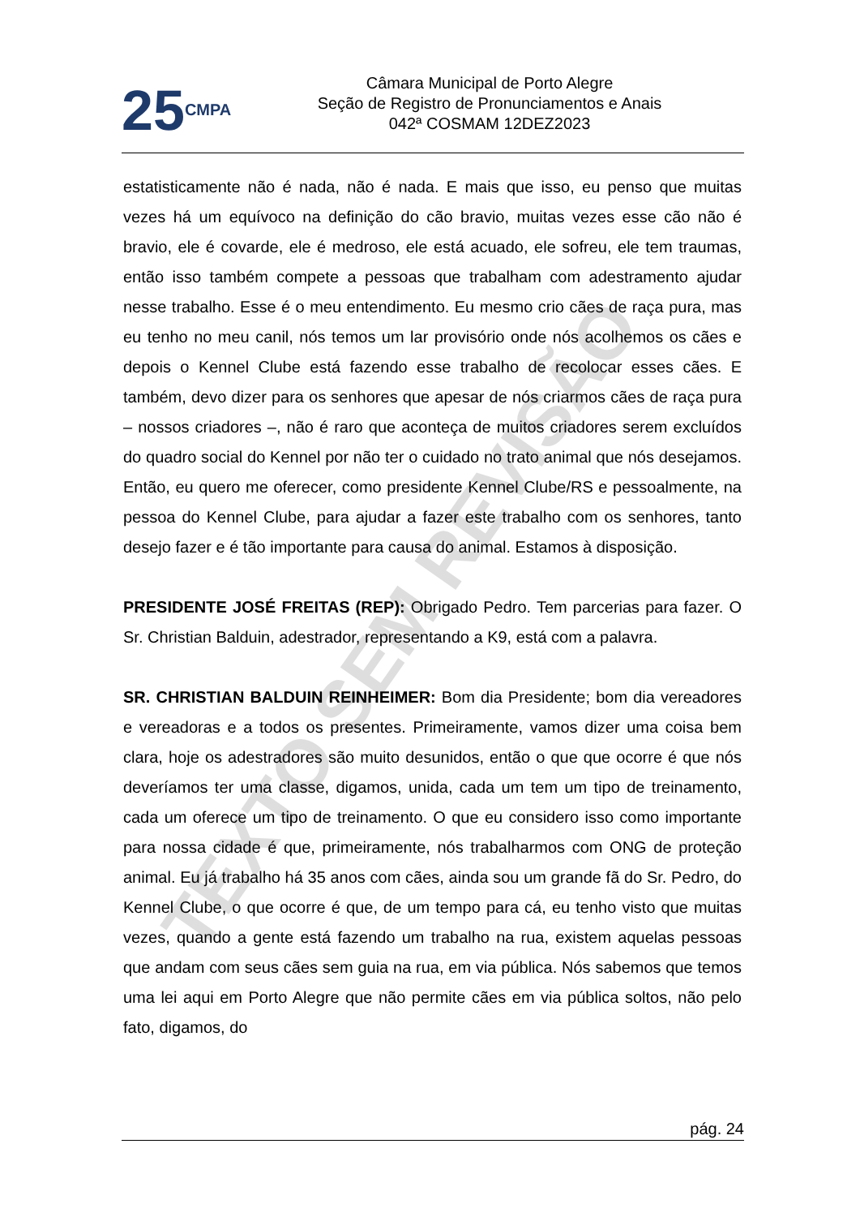25 CMPA
Câmara Municipal de Porto Alegre
Seção de Registro de Pronunciamentos e Anais
042ª COSMAM 12DEZ2023
estatisticamente não é nada, não é nada. E mais que isso, eu penso que muitas vezes há um equívoco na definição do cão bravio, muitas vezes esse cão não é bravio, ele é covarde, ele é medroso, ele está acuado, ele sofreu, ele tem traumas, então isso também compete a pessoas que trabalham com adestramento ajudar nesse trabalho. Esse é o meu entendimento. Eu mesmo crio cães de raça pura, mas eu tenho no meu canil, nós temos um lar provisório onde nós acolhemos os cães e depois o Kennel Clube está fazendo esse trabalho de recolocar esses cães. E também, devo dizer para os senhores que apesar de nós criarmos cães de raça pura – nossos criadores –, não é raro que aconteça de muitos criadores serem excluídos do quadro social do Kennel por não ter o cuidado no trato animal que nós desejamos. Então, eu quero me oferecer, como presidente Kennel Clube/RS e pessoalmente, na pessoa do Kennel Clube, para ajudar a fazer este trabalho com os senhores, tanto desejo fazer e é tão importante para causa do animal. Estamos à disposição.
PRESIDENTE JOSÉ FREITAS (REP): Obrigado Pedro. Tem parcerias para fazer. O Sr. Christian Balduin, adestrador, representando a K9, está com a palavra.
SR. CHRISTIAN BALDUIN REINHEIMER: Bom dia Presidente; bom dia vereadores e vereadoras e a todos os presentes. Primeiramente, vamos dizer uma coisa bem clara, hoje os adestradores são muito desunidos, então o que que ocorre é que nós deveríamos ter uma classe, digamos, unida, cada um tem um tipo de treinamento, cada um oferece um tipo de treinamento. O que eu considero isso como importante para nossa cidade é que, primeiramente, nós trabalharmos com ONG de proteção animal. Eu já trabalho há 35 anos com cães, ainda sou um grande fã do Sr. Pedro, do Kennel Clube, o que ocorre é que, de um tempo para cá, eu tenho visto que muitas vezes, quando a gente está fazendo um trabalho na rua, existem aquelas pessoas que andam com seus cães sem guia na rua, em via pública. Nós sabemos que temos uma lei aqui em Porto Alegre que não permite cães em via pública soltos, não pelo fato, digamos, do
TEXTO SEM REVISÃO
pág. 24